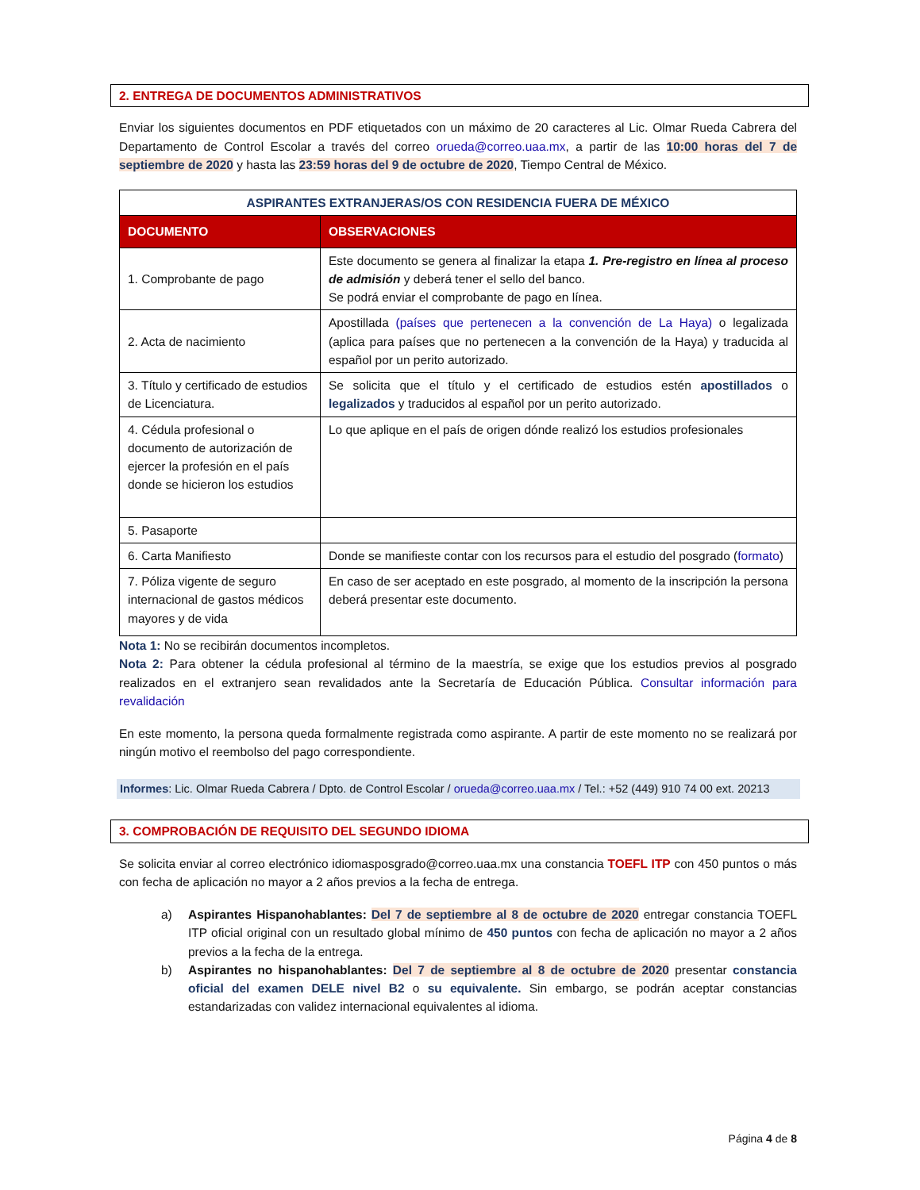2. ENTREGA DE DOCUMENTOS ADMINISTRATIVOS
Enviar los siguientes documentos en PDF etiquetados con un máximo de 20 caracteres al Lic. Olmar Rueda Cabrera del Departamento de Control Escolar a través del correo orueda@correo.uaa.mx, a partir de las 10:00 horas del 7 de septiembre de 2020 y hasta las 23:59 horas del 9 de octubre de 2020, Tiempo Central de México.
| ASPIRANTES EXTRANJERAS/OS CON RESIDENCIA FUERA DE MÉXICO | |
| --- | --- |
| DOCUMENTO | OBSERVACIONES |
| 1. Comprobante de pago | Este documento se genera al finalizar la etapa 1. Pre-registro en línea al proceso de admisión y deberá tener el sello del banco. Se podrá enviar el comprobante de pago en línea. |
| 2. Acta de nacimiento | Apostillada (países que pertenecen a la convención de La Haya) o legalizada (aplica para países que no pertenecen a la convención de la Haya) y traducida al español por un perito autorizado. |
| 3. Título y certificado de estudios de Licenciatura. | Se solicita que el título y el certificado de estudios estén apostillados o legalizados y traducidos al español por un perito autorizado. |
| 4. Cédula profesional o documento de autorización de ejercer la profesión en el país donde se hicieron los estudios | Lo que aplique en el país de origen dónde realizó los estudios profesionales |
| 5. Pasaporte | |
| 6. Carta Manifiesto | Donde se manifieste contar con los recursos para el estudio del posgrado ( formato ) |
| 7. Póliza vigente de seguro internacional de gastos médicos mayores y de vida | En caso de ser aceptado en este posgrado, al momento de la inscripción la persona deberá presentar este documento. |
Nota 1: No se recibirán documentos incompletos.
Nota 2: Para obtener la cédula profesional al término de la maestría, se exige que los estudios previos al posgrado realizados en el extranjero sean revalidados ante la Secretaría de Educación Pública. Consultar información para revalidación
En este momento, la persona queda formalmente registrada como aspirante. A partir de este momento no se realizará por ningún motivo el reembolso del pago correspondiente.
Informes: Lic. Olmar Rueda Cabrera / Dpto. de Control Escolar / orueda@correo.uaa.mx / Tel.: +52 (449) 910 74 00 ext. 20213
3. COMPROBACIÓN DE REQUISITO DEL SEGUNDO IDIOMA
Se solicita enviar al correo electrónico idiomasposgrado@correo.uaa.mx una constancia TOEFL ITP con 450 puntos o más con fecha de aplicación no mayor a 2 años previos a la fecha de entrega.
a) Aspirantes Hispanohablantes: Del 7 de septiembre al 8 de octubre de 2020 entregar constancia TOEFL ITP oficial original con un resultado global mínimo de 450 puntos con fecha de aplicación no mayor a 2 años previos a la fecha de la entrega.
b) Aspirantes no hispanohablantes: Del 7 de septiembre al 8 de octubre de 2020 presentar constancia oficial del examen DELE nivel B2 o su equivalente. Sin embargo, se podrán aceptar constancias estandarizadas con validez internacional equivalentes al idioma.
Página 4 de 8